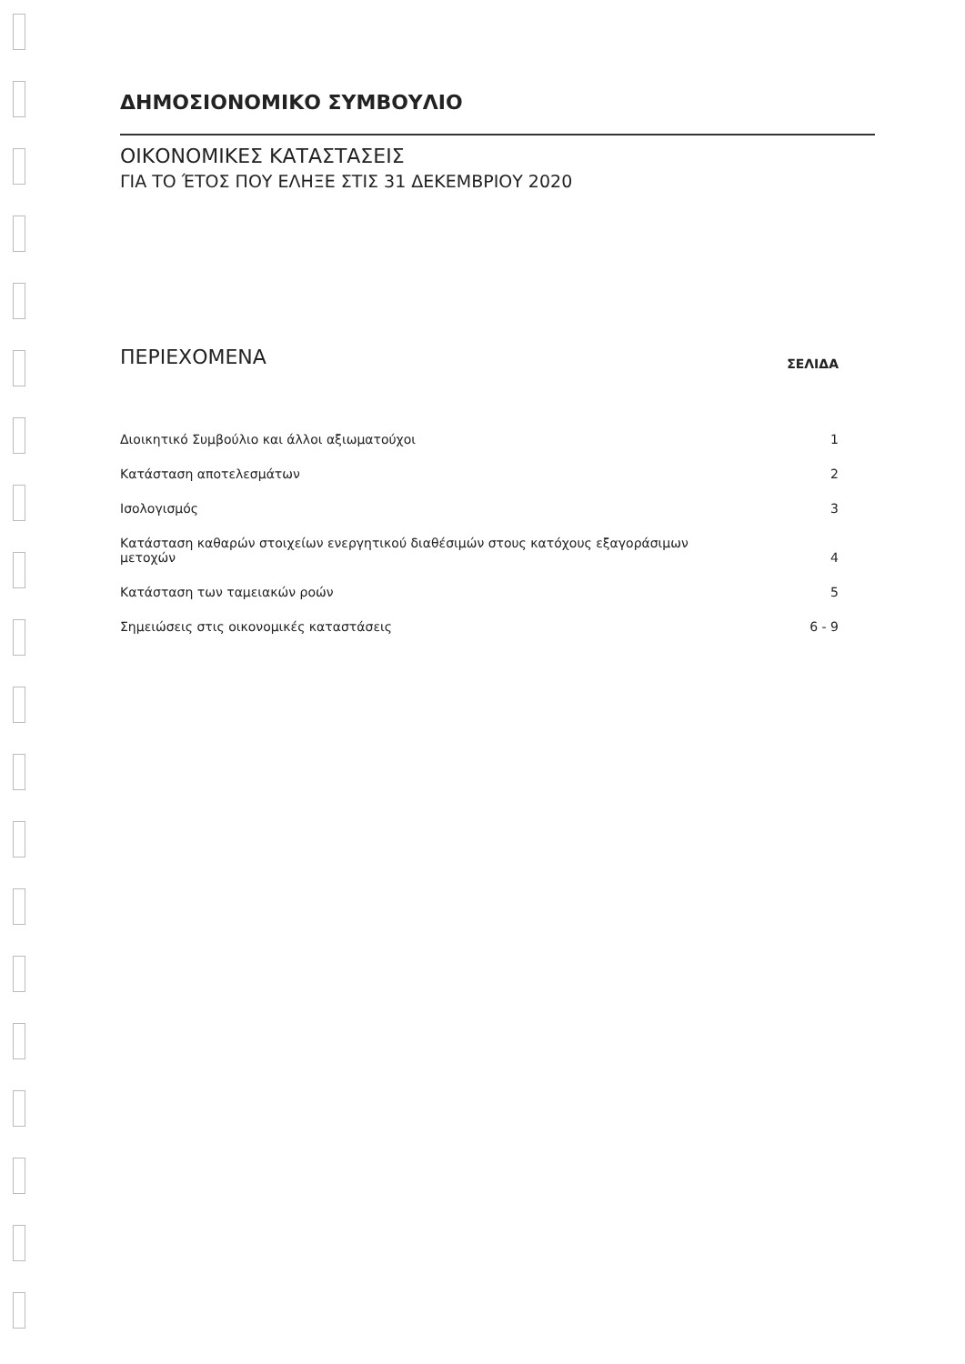ΔΗΜΟΣΙΟΝΟΜΙΚΟ ΣΥΜΒΟΥΛΙΟ
ΟΙΚΟΝΟΜΙΚΕΣ ΚΑΤΑΣΤΑΣΕΙΣ
ΓΙΑ ΤΟ ΈΤΟΣ ΠΟΥ ΕΛΗΞΕ ΣΤΙΣ 31 ΔΕΚΕΜΒΡΙΟΥ 2020
ΠΕΡΙΕΧΟΜΕΝΑ
ΣΕΛΙΔΑ
| Διοικητικό Συμβούλιο και άλλοι αξιωματούχοι | 1 |
| Κατάσταση αποτελεσμάτων | 2 |
| Ισολογισμός | 3 |
| Κατάσταση καθαρών στοιχείων ενεργητικού διαθέσιμών στους κατόχους εξαγοράσιμων μετοχών | 4 |
| Κατάσταση των ταμειακών ροών | 5 |
| Σημειώσεις στις οικονομικές καταστάσεις | 6 - 9 |